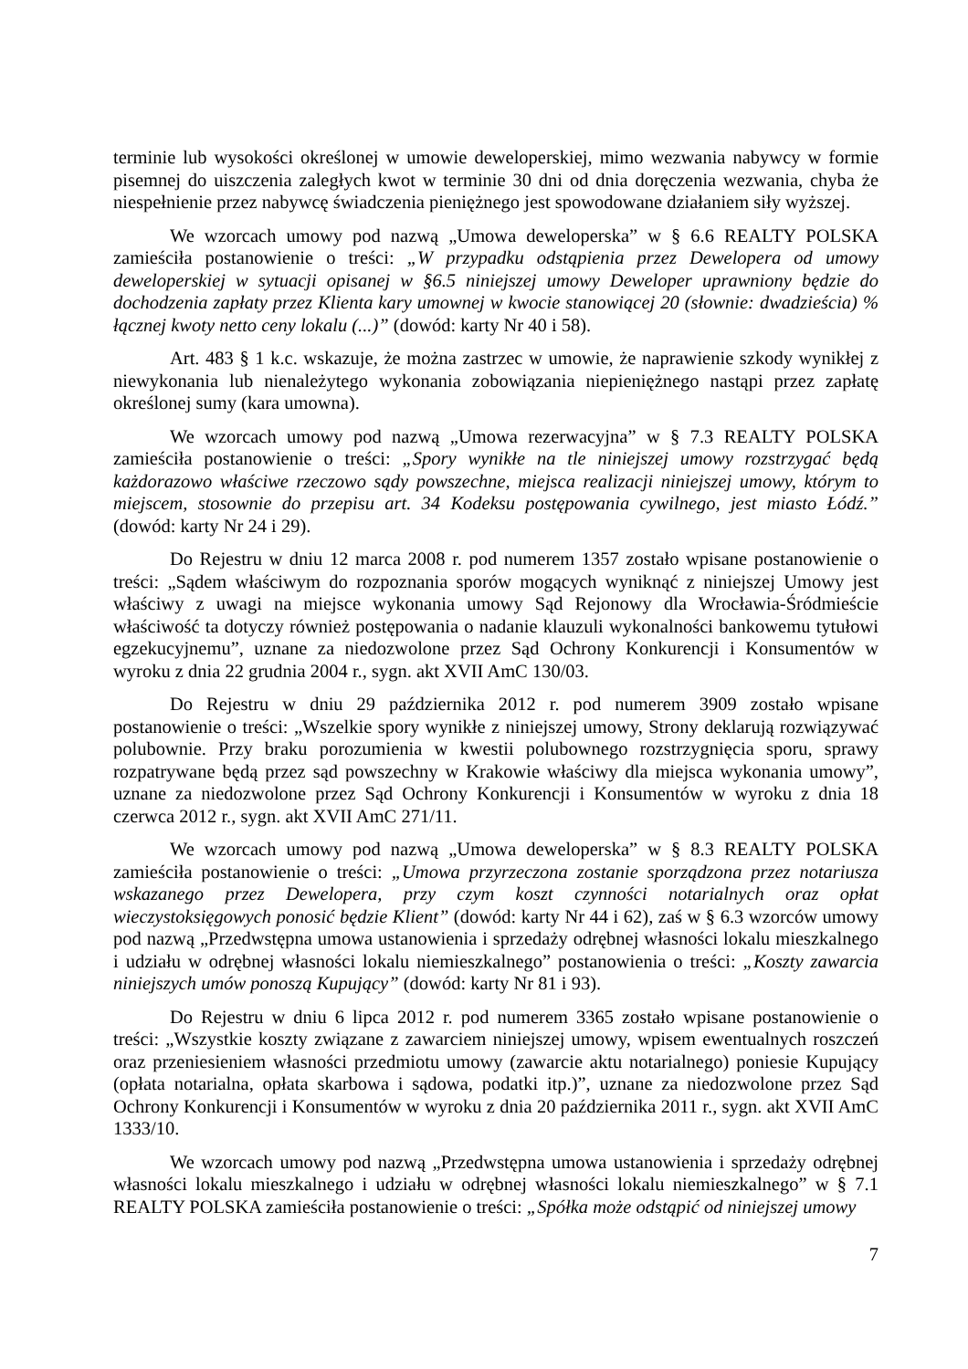terminie lub wysokości określonej w umowie deweloperskiej, mimo wezwania nabywcy w formie pisemnej do uiszczenia zaległych kwot w terminie 30 dni od dnia doręczenia wezwania, chyba że niespełnienie przez nabywcę świadczenia pieniężnego jest spowodowane działaniem siły wyższej.
We wzorcach umowy pod nazwą „Umowa deweloperska” w § 6.6 REALTY POLSKA zamieściła postanowienie o treści: „W przypadku odstąpienia przez Dewelopera od umowy deweloperskiej w sytuacji opisanej w §6.5 niniejszej umowy Deweloper uprawniony będzie do dochodzenia zapłaty przez Klienta kary umownej w kwocie stanowiącej 20 (słownie: dwadzieścia) % łącznej kwoty netto ceny lokalu (...)” (dowód: karty Nr 40 i 58).
Art. 483 § 1 k.c. wskazuje, że można zastrzec w umowie, że naprawienie szkody wynikłej z niewykonania lub nienależytego wykonania zobowiązania niepieniężnego nastąpi przez zapłatę określonej sumy (kara umowna).
We wzorcach umowy pod nazwą „Umowa rezerwacyjna” w § 7.3 REALTY POLSKA zamieściła postanowienie o treści: „Spory wynikłe na tle niniejszej umowy rozstrzygać będą każdorazowo właściwe rzeczowo sądy powszechne, miejsca realizacji niniejszej umowy, którym to miejscem, stosownie do przepisu art. 34 Kodeksu postępowania cywilnego, jest miasto Łódź.” (dowód: karty Nr 24 i 29).
Do Rejestru w dniu 12 marca 2008 r. pod numerem 1357 zostało wpisane postanowienie o treści: „Sądem właściwym do rozpoznania sporów mogących wyniknąć z niniejszej Umowy jest właściwy z uwagi na miejsce wykonania umowy Sąd Rejonowy dla Wrocławia-Śródmieście właściwość ta dotyczy również postępowania o nadanie klauzuli wykonalności bankowemu tytułowi egzekucyjnemu”, uznane za niedozwolone przez Sąd Ochrony Konkurencji i Konsumentów w wyroku z dnia 22 grudnia 2004 r., sygn. akt XVII AmC 130/03.
Do Rejestru w dniu 29 października 2012 r. pod numerem 3909 zostało wpisane postanowienie o treści: „Wszelkie spory wynikłe z niniejszej umowy, Strony deklarują rozwiązywać polubownie. Przy braku porozumienia w kwestii polubownego rozstrzygnięcia sporu, sprawy rozpatrywane będą przez sąd powszechny w Krakowie właściwy dla miejsca wykonania umowy”, uznane za niedozwolone przez Sąd Ochrony Konkurencji i Konsumentów w wyroku z dnia 18 czerwca 2012 r., sygn. akt XVII AmC 271/11.
We wzorcach umowy pod nazwą „Umowa deweloperska” w § 8.3 REALTY POLSKA zamieściła postanowienie o treści: „Umowa przyrzeczona zostanie sporządzona przez notariusza wskazanego przez Dewelopera, przy czym koszt czynności notarialnych oraz opłat wieczystoksięgowych ponosić będzie Klient” (dowód: karty Nr 44 i 62), zaś w § 6.3 wzorców umowy pod nazwą „Przedwstępna umowa ustanowienia i sprzedaży odrębnej własności lokalu mieszkalnego i udziału w odrębnej własności lokalu niemieszkalnego” postanowienia o treści: „Koszty zawarcia niniejszych umów ponoszą Kupujący” (dowód: karty Nr 81 i 93).
Do Rejestru w dniu 6 lipca 2012 r. pod numerem 3365 zostało wpisane postanowienie o treści: „Wszystkie koszty związane z zawarciem niniejszej umowy, wpisem ewentualnych roszczeń oraz przeniesieniem własności przedmiotu umowy (zawarcie aktu notarialnego) poniesie Kupujący (opłata notarialna, opłata skarbowa i sądowa, podatki itp.)”, uznane za niedozwolone przez Sąd Ochrony Konkurencji i Konsumentów w wyroku z dnia 20 października 2011 r., sygn. akt XVII AmC 1333/10.
We wzorcach umowy pod nazwą „Przedwstępna umowa ustanowienia i sprzedaży odrębnej własności lokalu mieszkalnego i udziału w odrębnej własności lokalu niemieszkalnego” w § 7.1 REALTY POLSKA zamieściła postanowienie o treści: „Spółka może odstąpić od niniejszej umowy
7